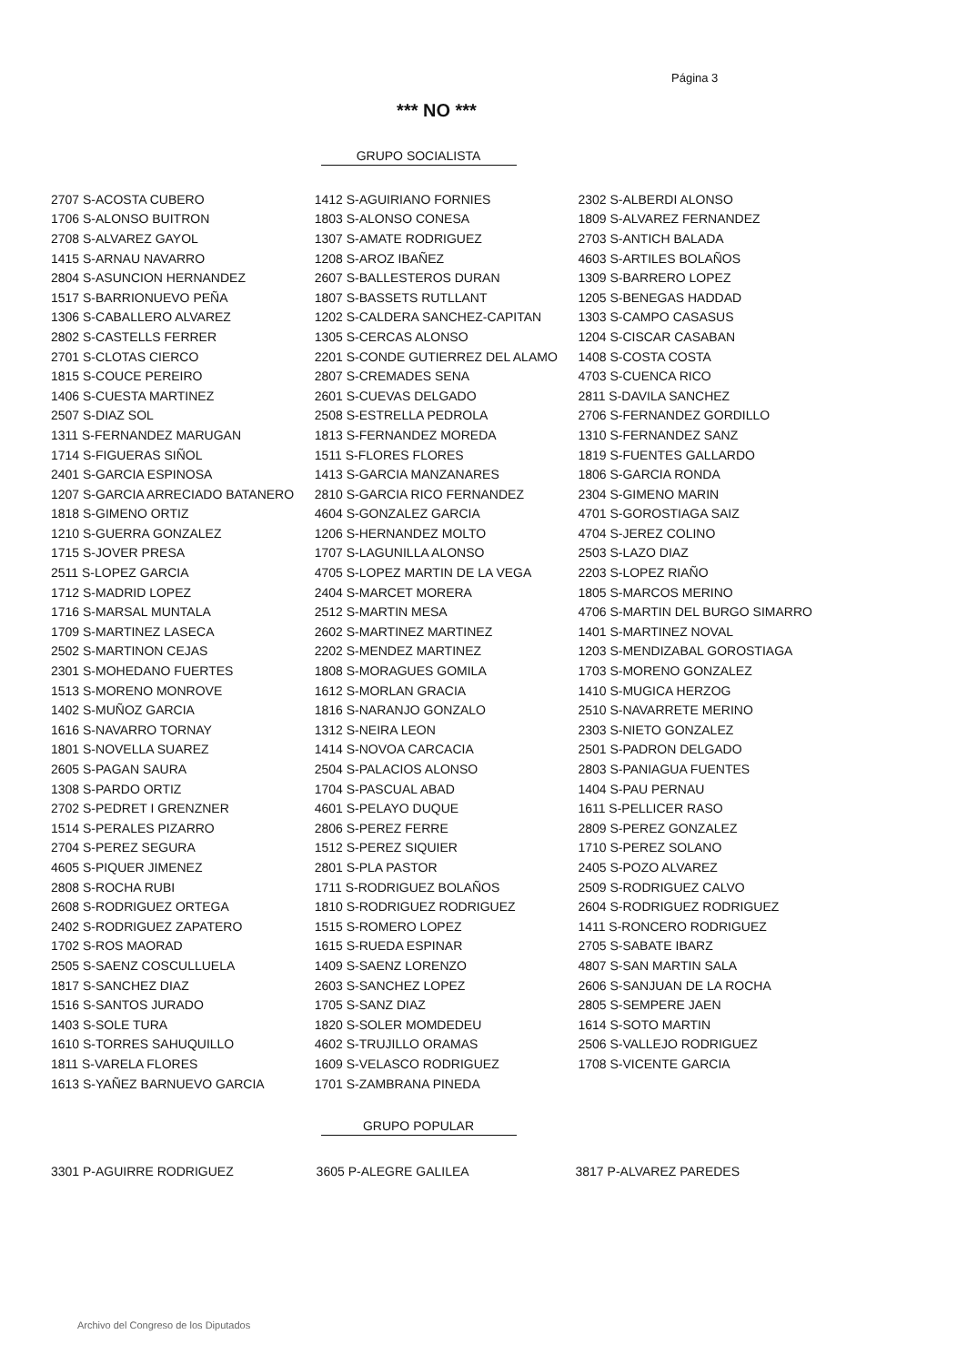Página 3
*** NO ***
GRUPO SOCIALISTA
| 2707 S-ACOSTA CUBERO | 1412 S-AGUIRIANO FORNIES | 2302 S-ALBERDI ALONSO |
| 1706 S-ALONSO BUITRON | 1803 S-ALONSO CONESA | 1809 S-ALVAREZ FERNANDEZ |
| 2708 S-ALVAREZ GAYOL | 1307 S-AMATE RODRIGUEZ | 2703 S-ANTICH BALADA |
| 1415 S-ARNAU NAVARRO | 1208 S-AROZ IBAÑEZ | 4603 S-ARTILES BOLAÑOS |
| 2804 S-ASUNCION HERNANDEZ | 2607 S-BALLESTEROS DURAN | 1309 S-BARRERO LOPEZ |
| 1517 S-BARRIONUEVO PEÑA | 1807 S-BASSETS RUTLLANT | 1205 S-BENEGAS HADDAD |
| 1306 S-CABALLERO ALVAREZ | 1202 S-CALDERA SANCHEZ-CAPITAN | 1303 S-CAMPO CASASUS |
| 2802 S-CASTELLS FERRER | 1305 S-CERCAS ALONSO | 1204 S-CISCAR CASABAN |
| 2701 S-CLOTAS CIERCO | 2201 S-CONDE GUTIERREZ DEL ALAMO | 1408 S-COSTA COSTA |
| 1815 S-COUCE PEREIRO | 2807 S-CREMADES SENA | 4703 S-CUENCA RICO |
| 1406 S-CUESTA MARTINEZ | 2601 S-CUEVAS DELGADO | 2811 S-DAVILA SANCHEZ |
| 2507 S-DIAZ SOL | 2508 S-ESTRELLA PEDROLA | 2706 S-FERNANDEZ GORDILLO |
| 1311 S-FERNANDEZ MARUGAN | 1813 S-FERNANDEZ MOREDA | 1310 S-FERNANDEZ SANZ |
| 1714 S-FIGUERAS SIÑOL | 1511 S-FLORES FLORES | 1819 S-FUENTES GALLARDO |
| 2401 S-GARCIA ESPINOSA | 1413 S-GARCIA MANZANARES | 1806 S-GARCIA RONDA |
| 1207 S-GARCIA ARRECIADO BATANERO | 2810 S-GARCIA RICO FERNANDEZ | 2304 S-GIMENO MARIN |
| 1818 S-GIMENO ORTIZ | 4604 S-GONZALEZ GARCIA | 4701 S-GOROSTIAGA SAIZ |
| 1210 S-GUERRA GONZALEZ | 1206 S-HERNANDEZ MOLTO | 4704 S-JEREZ COLINO |
| 1715 S-JOVER PRESA | 1707 S-LAGUNILLA ALONSO | 2503 S-LAZO DIAZ |
| 2511 S-LOPEZ GARCIA | 4705 S-LOPEZ MARTIN DE LA VEGA | 2203 S-LOPEZ RIAÑO |
| 1712 S-MADRID LOPEZ | 2404 S-MARCET MORERA | 1805 S-MARCOS MERINO |
| 1716 S-MARSAL MUNTALA | 2512 S-MARTIN MESA | 4706 S-MARTIN DEL BURGO SIMARRO |
| 1709 S-MARTINEZ LASECA | 2602 S-MARTINEZ MARTINEZ | 1401 S-MARTINEZ NOVAL |
| 2502 S-MARTINON CEJAS | 2202 S-MENDEZ MARTINEZ | 1203 S-MENDIZABAL GOROSTIAGA |
| 2301 S-MOHEDANO FUERTES | 1808 S-MORAGUES GOMILA | 1703 S-MORENO GONZALEZ |
| 1513 S-MORENO MONROVE | 1612 S-MORLAN GRACIA | 1410 S-MUGICA HERZOG |
| 1402 S-MUÑOZ GARCIA | 1816 S-NARANJO GONZALO | 2510 S-NAVARRETE MERINO |
| 1616 S-NAVARRO TORNAY | 1312 S-NEIRA LEON | 2303 S-NIETO GONZALEZ |
| 1801 S-NOVELLA SUAREZ | 1414 S-NOVOA CARCACIA | 2501 S-PADRON DELGADO |
| 2605 S-PAGAN SAURA | 2504 S-PALACIOS ALONSO | 2803 S-PANIAGUA FUENTES |
| 1308 S-PARDO ORTIZ | 1704 S-PASCUAL ABAD | 1404 S-PAU PERNAU |
| 2702 S-PEDRET I GRENZNER | 4601 S-PELAYO DUQUE | 1611 S-PELLICER RASO |
| 1514 S-PERALES PIZARRO | 2806 S-PEREZ FERRE | 2809 S-PEREZ GONZALEZ |
| 2704 S-PEREZ SEGURA | 1512 S-PEREZ SIQUIER | 1710 S-PEREZ SOLANO |
| 4605 S-PIQUER JIMENEZ | 2801 S-PLA PASTOR | 2405 S-POZO ALVAREZ |
| 2808 S-ROCHA RUBI | 1711 S-RODRIGUEZ BOLAÑOS | 2509 S-RODRIGUEZ CALVO |
| 2608 S-RODRIGUEZ ORTEGA | 1810 S-RODRIGUEZ RODRIGUEZ | 2604 S-RODRIGUEZ RODRIGUEZ |
| 2402 S-RODRIGUEZ ZAPATERO | 1515 S-ROMERO LOPEZ | 1411 S-RONCERO RODRIGUEZ |
| 1702 S-ROS MAORAD | 1615 S-RUEDA ESPINAR | 2705 S-SABATE IBARZ |
| 2505 S-SAENZ COSCULLUELA | 1409 S-SAENZ LORENZO | 4807 S-SAN MARTIN SALA |
| 1817 S-SANCHEZ DIAZ | 2603 S-SANCHEZ LOPEZ | 2606 S-SANJUAN DE LA ROCHA |
| 1516 S-SANTOS JURADO | 1705 S-SANZ DIAZ | 2805 S-SEMPERE JAEN |
| 1403 S-SOLE TURA | 1820 S-SOLER MOMDEDEU | 1614 S-SOTO MARTIN |
| 1610 S-TORRES SAHUQUILLO | 4602 S-TRUJILLO ORAMAS | 2506 S-VALLEJO RODRIGUEZ |
| 1811 S-VARELA FLORES | 1609 S-VELASCO RODRIGUEZ | 1708 S-VICENTE GARCIA |
| 1613 S-YAÑEZ BARNUEVO GARCIA | 1701 S-ZAMBRANA PINEDA | |
GRUPO POPULAR
| 3301 P-AGUIRRE RODRIGUEZ | 3605 P-ALEGRE GALILEA | 3817 P-ALVAREZ PAREDES |
Archivo del Congreso de los Diputados